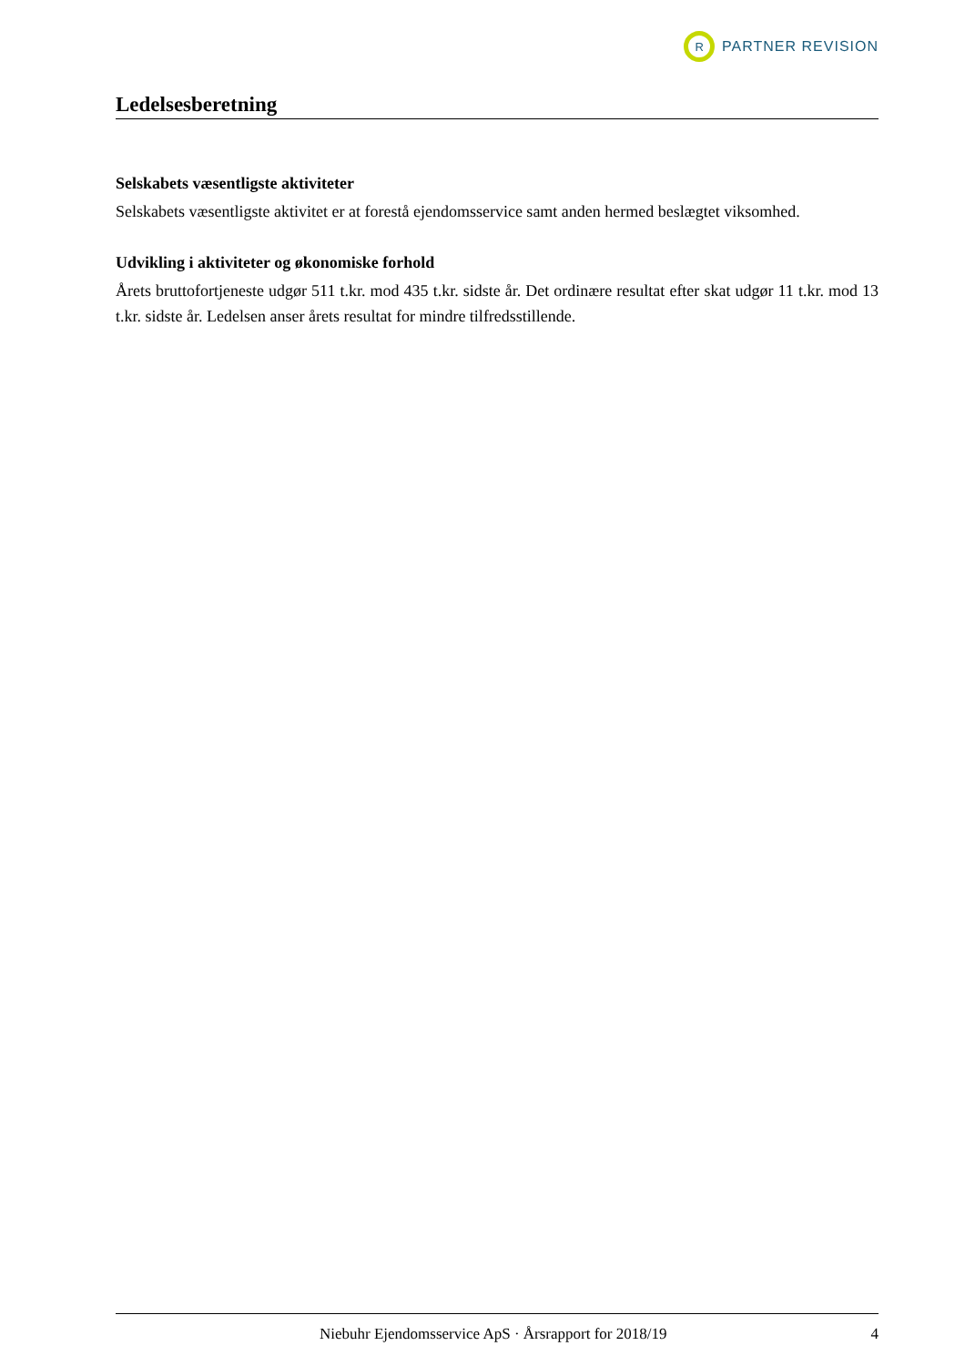R
PARTNER REVISION
Ledelsesberetning
Selskabets væsentligste aktiviteter
Selskabets væsentligste aktivitet er at forestå ejendomsservice samt anden hermed beslægtet viksomhed.
Udvikling i aktiviteter og økonomiske forhold
Årets bruttofortjeneste udgør 511 t.kr. mod 435 t.kr. sidste år. Det ordinære resultat efter skat udgør 11 t.kr. mod 13 t.kr. sidste år. Ledelsen anser årets resultat for mindre tilfredsstillende.
Niebuhr Ejendomsservice ApS · Årsrapport for 2018/19 4